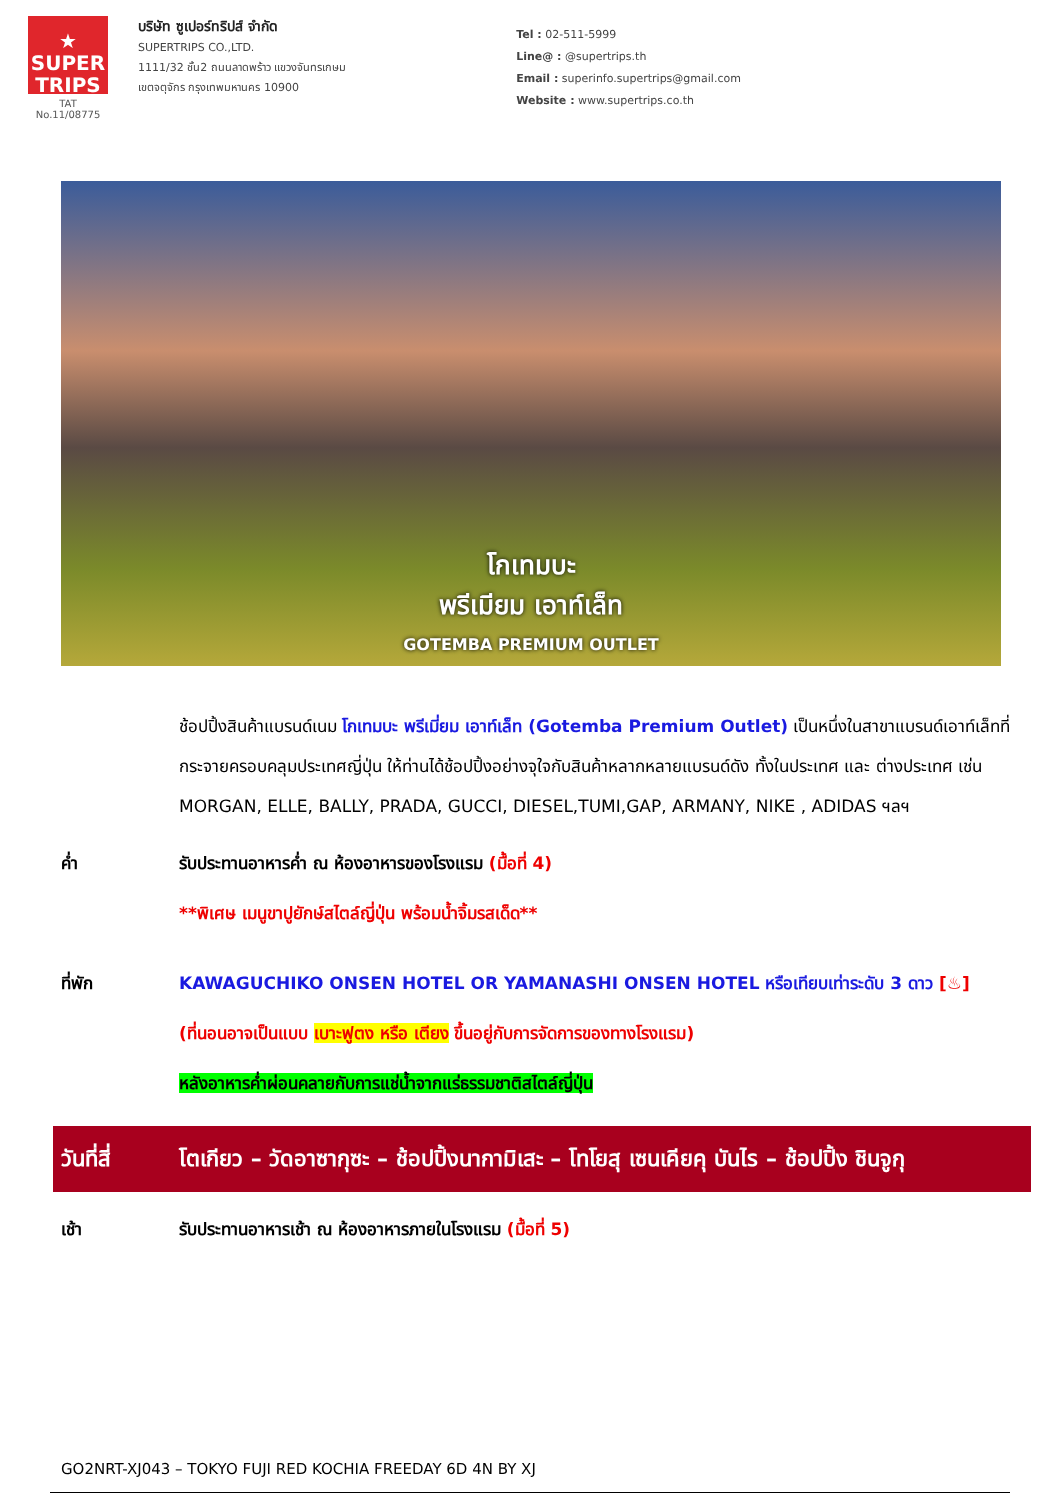★
SUPER
TRIPS
TAT No.11/08775
บริษัท ซูเปอร์ทริปส์ จำกัด
SUPERTRIPS CO.,LTD.
1111/32 ชั้น2 ถนนลาดพร้าว แขวงจันทรเกษม
เขตจตุจักร กรุงเทพมหานคร 10900
Tel : 02-511-5999
Line@ : @supertrips.th
Email : superinfo.supertrips@gmail.com
Website : www.supertrips.co.th
โกเทมบะ
พรีเมียม เอาท์เล็ท
GOTEMBA PREMIUM OUTLET
ช้อปปิ้งสินค้าแบรนด์เนม โกเทมบะ พรีเมี่ยม เอาท์เล็ท (Gotemba Premium Outlet) เป็นหนึ่งในสาขาแบรนด์เอาท์เล็ทที่กระจายครอบคลุมประเทศญี่ปุ่น ให้ท่านได้ช้อปปิ้งอย่างจุใจกับสินค้าหลากหลายแบรนด์ดัง ทั้งในประเทศ และ ต่างประเทศ เช่น MORGAN, ELLE, BALLY, PRADA, GUCCI, DIESEL,TUMI,GAP, ARMANY, NIKE , ADIDAS ฯลฯ
ค่ำ รับประทานอาหารค่ำ ณ ห้องอาหารของโรงแรม (มื้อที่ 4)
**พิเศษ เมนูขาปูยักษ์สไตล์ญี่ปุ่น พร้อมน้ำจิ้มรสเด็ด**
ที่พัก KAWAGUCHIKO ONSEN HOTEL OR YAMANASHI ONSEN HOTEL หรือเทียบเท่าระดับ 3 ดาว [♨]
(ที่นอนอาจเป็นแบบ เบาะฟูตง หรือ เตียง ขึ้นอยู่กับการจัดการของทางโรงแรม)
หลังอาหารค่ำผ่อนคลายกับการแช่น้ำจากแร่ธรรมชาติสไตล์ญี่ปุ่น
วันที่สี่
โตเกียว – วัดอาซากุซะ – ช้อปปิ้งนากามิเสะ – โทโยสุ เซนเคียคุ บันไร – ช้อปปิ้ง ชินจูกุ
เช้า รับประทานอาหารเช้า ณ ห้องอาหารภายในโรงแรม (มื้อที่ 5)
GO2NRT-XJ043 – TOKYO FUJI RED KOCHIA FREEDAY 6D 4N BY XJ